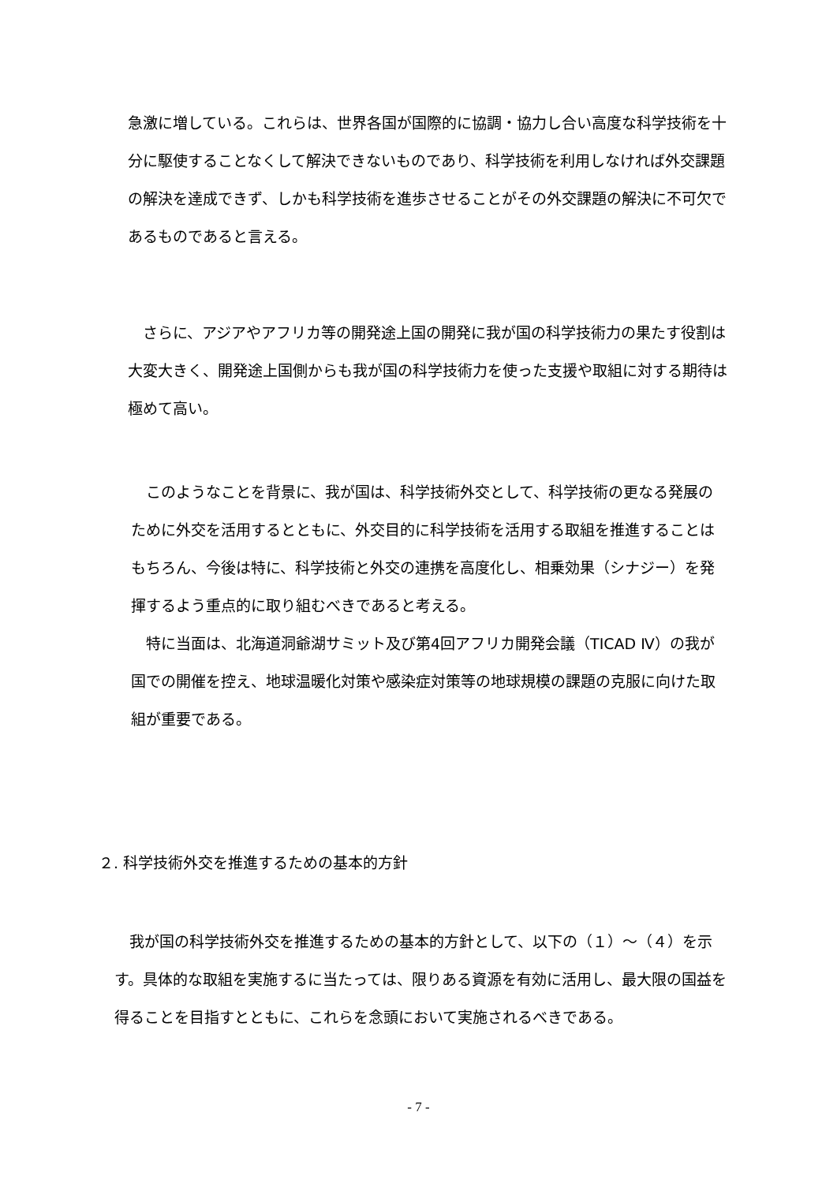急激に増している。これらは、世界各国が国際的に協調・協力し合い高度な科学技術を十分に駆使することなくして解決できないものであり、科学技術を利用しなければ外交課題の解決を達成できず、しかも科学技術を進歩させることがその外交課題の解決に不可欠であるものであると言える。
　さらに、アジアやアフリカ等の開発途上国の開発に我が国の科学技術力の果たす役割は大変大きく、開発途上国側からも我が国の科学技術力を使った支援や取組に対する期待は極めて高い。
　このようなことを背景に、我が国は、科学技術外交として、科学技術の更なる発展のために外交を活用するとともに、外交目的に科学技術を活用する取組を推進することはもちろん、今後は特に、科学技術と外交の連携を高度化し、相乗効果（シナジー）を発揮するよう重点的に取り組むべきであると考える。
　特に当面は、北海道洞爺湖サミット及び第4回アフリカ開発会議（TICAD Ⅳ）の我が国での開催を控え、地球温暖化対策や感染症対策等の地球規模の課題の克服に向けた取組が重要である。
２. 科学技術外交を推進するための基本的方針
　我が国の科学技術外交を推進するための基本的方針として、以下の（１）～（４）を示す。具体的な取組を実施するに当たっては、限りある資源を有効に活用し、最大限の国益を得ることを目指すとともに、これらを念頭において実施されるべきである。
- 7 -